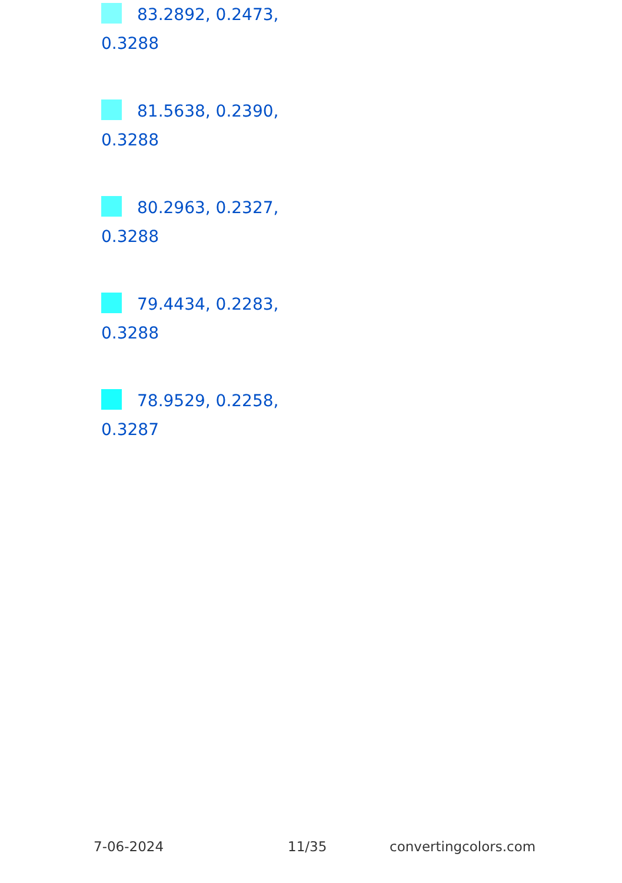83.2892, 0.2473, 0.3288
81.5638, 0.2390, 0.3288
80.2963, 0.2327, 0.3288
79.4434, 0.2283, 0.3288
78.9529, 0.2258, 0.3287
7-06-2024 11/35 convertingcolors.com